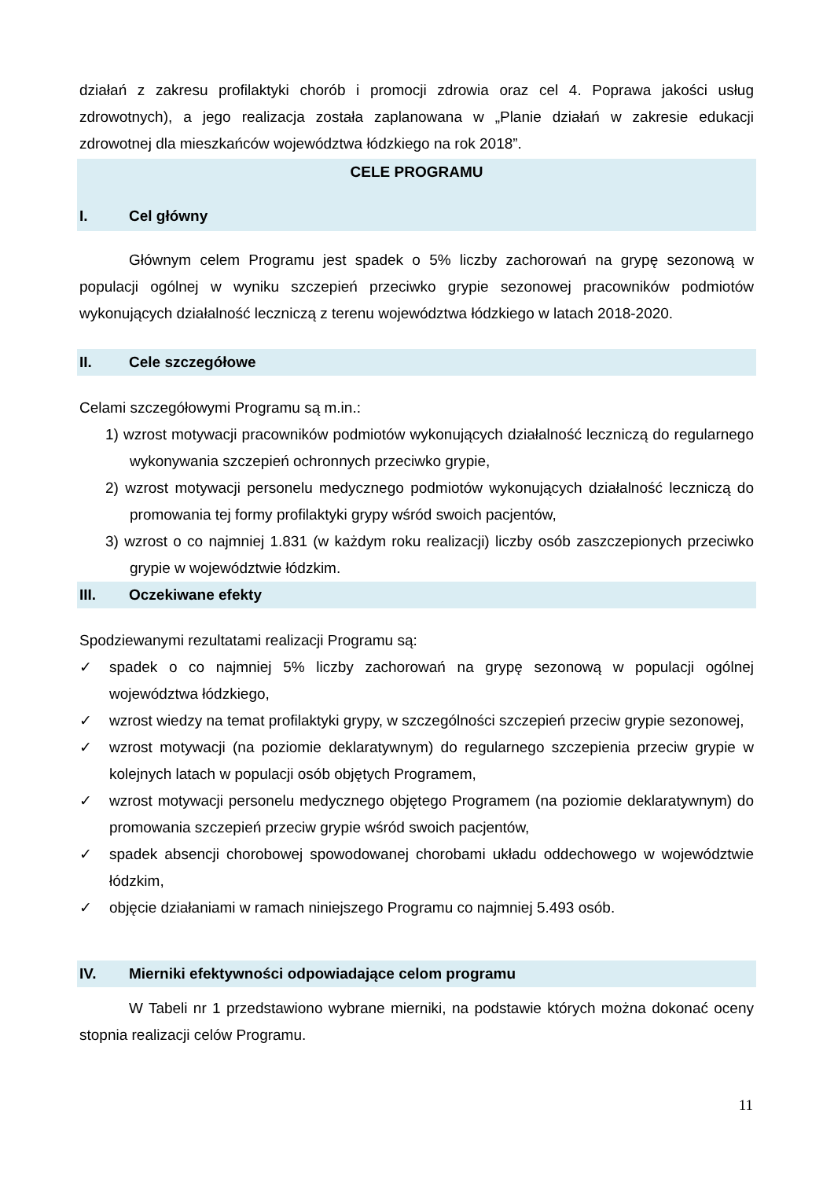działań z zakresu profilaktyki chorób i promocji zdrowia oraz cel 4. Poprawa jakości usług zdrowotnych), a jego realizacja została zaplanowana w „Planie działań w zakresie edukacji zdrowotnej dla mieszkańców województwa łódzkiego na rok 2018”.
CELE PROGRAMU
I. Cel główny
Głównym celem Programu jest spadek o 5% liczby zachorowań na grypę sezonową w populacji ogólnej w wyniku szczepień przeciwko grypie sezonowej pracowników podmiotów wykonujących działalność leczniczą z terenu województwa łódzkiego w latach 2018-2020.
II. Cele szczegółowe
Celami szczegółowymi Programu są m.in.:
1) wzrost motywacji pracowników podmiotów wykonujących działalność leczniczą do regularnego wykonywania szczepień ochronnych przeciwko grypie,
2) wzrost motywacji personelu medycznego podmiotów wykonujących działalność leczniczą do promowania tej formy profilaktyki grypy wśród swoich pacjentów,
3) wzrost o co najmniej 1.831 (w każdym roku realizacji) liczby osób zaszczepionych przeciwko grypie w województwie łódzkim.
III. Oczekiwane efekty
Spodziewanymi rezultatami realizacji Programu są:
✓ spadek o co najmniej 5% liczby zachorowań na grypę sezonową w populacji ogólnej województwa łódzkiego,
✓ wzrost wiedzy na temat profilaktyki grypy, w szczególności szczepień przeciw grypie sezonowej,
✓ wzrost motywacji (na poziomie deklaratywnym) do regularnego szczepienia przeciw grypie w kolejnych latach w populacji osób objętych Programem,
✓ wzrost motywacji personelu medycznego objętego Programem (na poziomie deklaratywnym) do promowania szczepień przeciw grypie wśród swoich pacjentów,
✓ spadek absencji chorobowej spowodowanej chorobami układu oddechowego w województwie łódzkim,
✓ objęcie działaniami w ramach niniejszego Programu co najmniej 5.493 osób.
IV. Mierniki efektywności odpowiadające celom programu
W Tabeli nr 1 przedstawiono wybrane mierniki, na podstawie których można dokonać oceny stopnia realizacji celów Programu.
11